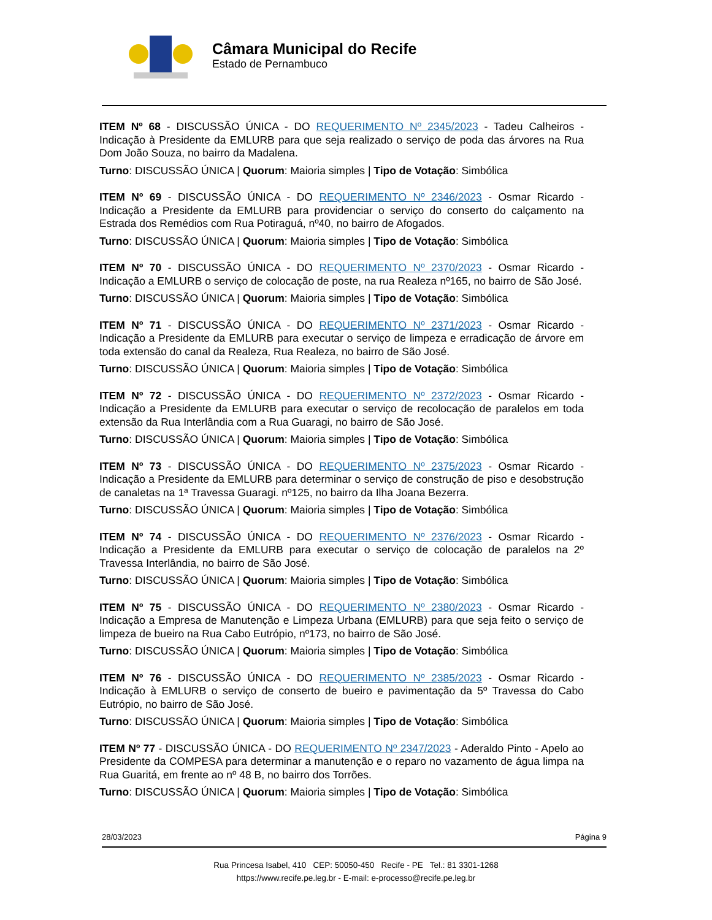Câmara Municipal do Recife
Estado de Pernambuco
ITEM Nº 68 - DISCUSSÃO ÚNICA - DO REQUERIMENTO Nº 2345/2023 - Tadeu Calheiros - Indicação à Presidente da EMLURB para que seja realizado o serviço de poda das árvores na Rua Dom João Souza, no bairro da Madalena.
Turno: DISCUSSÃO ÚNICA | Quorum: Maioria simples | Tipo de Votação: Simbólica
ITEM Nº 69 - DISCUSSÃO ÚNICA - DO REQUERIMENTO Nº 2346/2023 - Osmar Ricardo - Indicação a Presidente da EMLURB para providenciar o serviço do conserto do calçamento na Estrada dos Remédios com Rua Potiraguá, nº40, no bairro de Afogados.
Turno: DISCUSSÃO ÚNICA | Quorum: Maioria simples | Tipo de Votação: Simbólica
ITEM Nº 70 - DISCUSSÃO ÚNICA - DO REQUERIMENTO Nº 2370/2023 - Osmar Ricardo - Indicação a EMLURB o serviço de colocação de poste, na rua Realeza nº165, no bairro de São José.
Turno: DISCUSSÃO ÚNICA | Quorum: Maioria simples | Tipo de Votação: Simbólica
ITEM Nº 71 - DISCUSSÃO ÚNICA - DO REQUERIMENTO Nº 2371/2023 - Osmar Ricardo - Indicação a Presidente da EMLURB para executar o serviço de limpeza e erradicação de árvore em toda extensão do canal da Realeza, Rua Realeza, no bairro de São José.
Turno: DISCUSSÃO ÚNICA | Quorum: Maioria simples | Tipo de Votação: Simbólica
ITEM Nº 72 - DISCUSSÃO ÚNICA - DO REQUERIMENTO Nº 2372/2023 - Osmar Ricardo - Indicação a Presidente da EMLURB para executar o serviço de recolocação de paralelos em toda extensão da Rua Interlândia com a Rua Guaragi, no bairro de São José.
Turno: DISCUSSÃO ÚNICA | Quorum: Maioria simples | Tipo de Votação: Simbólica
ITEM Nº 73 - DISCUSSÃO ÚNICA - DO REQUERIMENTO Nº 2375/2023 - Osmar Ricardo - Indicação a Presidente da EMLURB para determinar o serviço de construção de piso e desobstrução de canaletas na 1ª Travessa Guaragi. nº125, no bairro da Ilha Joana Bezerra.
Turno: DISCUSSÃO ÚNICA | Quorum: Maioria simples | Tipo de Votação: Simbólica
ITEM Nº 74 - DISCUSSÃO ÚNICA - DO REQUERIMENTO Nº 2376/2023 - Osmar Ricardo - Indicação a Presidente da EMLURB para executar o serviço de colocação de paralelos na 2º Travessa Interlândia, no bairro de São José.
Turno: DISCUSSÃO ÚNICA | Quorum: Maioria simples | Tipo de Votação: Simbólica
ITEM Nº 75 - DISCUSSÃO ÚNICA - DO REQUERIMENTO Nº 2380/2023 - Osmar Ricardo - Indicação a Empresa de Manutenção e Limpeza Urbana (EMLURB) para que seja feito o serviço de limpeza de bueiro na Rua Cabo Eutrópio, nº173, no bairro de São José.
Turno: DISCUSSÃO ÚNICA | Quorum: Maioria simples | Tipo de Votação: Simbólica
ITEM Nº 76 - DISCUSSÃO ÚNICA - DO REQUERIMENTO Nº 2385/2023 - Osmar Ricardo - Indicação à EMLURB o serviço de conserto de bueiro e pavimentação da 5º Travessa do Cabo Eutrópio, no bairro de São José.
Turno: DISCUSSÃO ÚNICA | Quorum: Maioria simples | Tipo de Votação: Simbólica
ITEM Nº 77 - DISCUSSÃO ÚNICA - DO REQUERIMENTO Nº 2347/2023 - Aderaldo Pinto - Apelo ao Presidente da COMPESA para determinar a manutenção e o reparo no vazamento de água limpa na Rua Guaritá, em frente ao nº 48 B, no bairro dos Torrões.
Turno: DISCUSSÃO ÚNICA | Quorum: Maioria simples | Tipo de Votação: Simbólica
28/03/2023 Página 9
Rua Princesa Isabel, 410 CEP: 50050-450 Recife - PE Tel.: 81 3301-1268
https://www.recife.pe.leg.br - E-mail: e-processo@recife.pe.leg.br